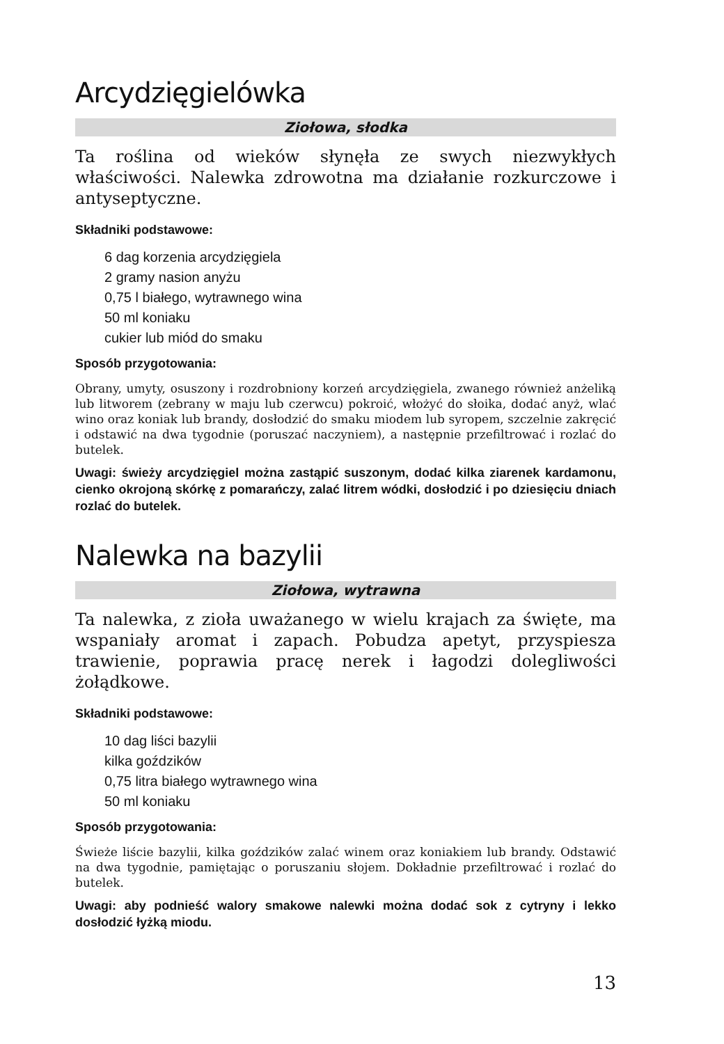Arcydzięgielówka
Ziołowa, słodka
Ta roślina od wieków słynęła ze swych niezwykłych właściwości. Nalewka zdrowotna ma działanie rozkurczowe i antyseptyczne.
Składniki podstawowe:
6 dag korzenia arcydzięgiela
2 gramy nasion anyżu
0,75 l białego, wytrawnego wina
50 ml koniaku
cukier lub miód do smaku
Sposób przygotowania:
Obrany, umyty, osuszony i rozdrobniony korzeń arcydzięgiela, zwanego również anżeliką lub litworem (zebrany w maju lub czerwcu) pokroić, włożyć do słoika, dodać anyż, wlać wino oraz koniak lub brandy, dosłodzić do smaku miodem lub syropem, szczelnie zakręcić i odstawić na dwa tygodnie (poruszać naczyniem), a następnie przefiltrować i rozlać do butelek.
Uwagi: świeży arcydzięgiel można zastąpić suszonym, dodać kilka ziarenek kardamonu, cienko okrojoną skórkę z pomarańczy, zalać litrem wódki, dosłodzić i po dziesięciu dniach rozlać do butelek.
Nalewka na bazylii
Ziołowa, wytrawna
Ta nalewka, z zioła uważanego w wielu krajach za święte, ma wspaniały aromat i zapach. Pobudza apetyt, przyspiesza trawienie, poprawia pracę nerek i łagodzi dolegliwości żołądkowe.
Składniki podstawowe:
10 dag liści bazylii
kilka goździków
0,75 litra białego wytrawnego wina
50 ml koniaku
Sposób przygotowania:
Świeże liście bazylii, kilka goździków zalać winem oraz koniakiem lub brandy. Odstawić na dwa tygodnie, pamiętając o poruszaniu słojem. Dokładnie przefiltrować i rozlać do butelek.
Uwagi: aby podnieść walory smakowe nalewki można dodać sok z cytryny i lekko dosłodzić łyżką miodu.
13